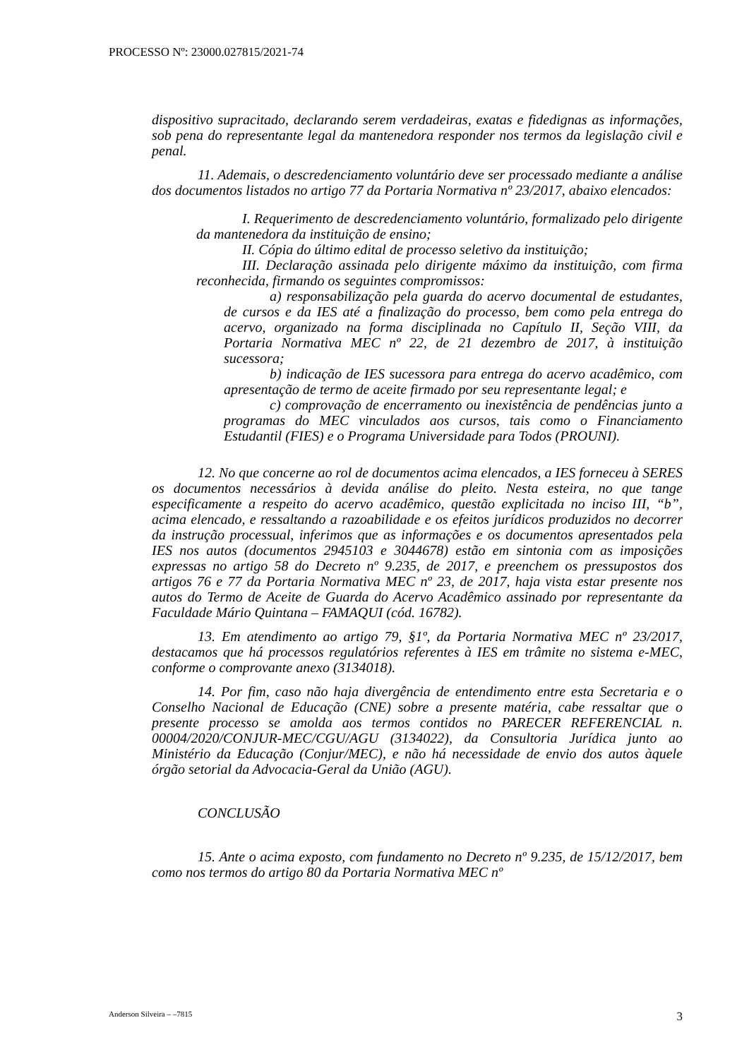PROCESSO Nº: 23000.027815/2021-74
dispositivo supracitado, declarando serem verdadeiras, exatas e fidedignas as informações, sob pena do representante legal da mantenedora responder nos termos da legislação civil e penal.
11. Ademais, o descredenciamento voluntário deve ser processado mediante a análise dos documentos listados no artigo 77 da Portaria Normativa nº 23/2017, abaixo elencados:
I. Requerimento de descredenciamento voluntário, formalizado pelo dirigente da mantenedora da instituição de ensino;
II. Cópia do último edital de processo seletivo da instituição;
III. Declaração assinada pelo dirigente máximo da instituição, com firma reconhecida, firmando os seguintes compromissos:
a) responsabilização pela guarda do acervo documental de estudantes, de cursos e da IES até a finalização do processo, bem como pela entrega do acervo, organizado na forma disciplinada no Capítulo II, Seção VIII, da Portaria Normativa MEC nº 22, de 21 dezembro de 2017, à instituição sucessora;
b) indicação de IES sucessora para entrega do acervo acadêmico, com apresentação de termo de aceite firmado por seu representante legal; e
c) comprovação de encerramento ou inexistência de pendências junto a programas do MEC vinculados aos cursos, tais como o Financiamento Estudantil (FIES) e o Programa Universidade para Todos (PROUNI).
12. No que concerne ao rol de documentos acima elencados, a IES forneceu à SERES os documentos necessários à devida análise do pleito. Nesta esteira, no que tange especificamente a respeito do acervo acadêmico, questão explicitada no inciso III, “b”, acima elencado, e ressaltando a razoabilidade e os efeitos jurídicos produzidos no decorrer da instrução processual, inferimos que as informações e os documentos apresentados pela IES nos autos (documentos 2945103 e 3044678) estão em sintonia com as imposições expressas no artigo 58 do Decreto nº 9.235, de 2017, e preenchem os pressupostos dos artigos 76 e 77 da Portaria Normativa MEC nº 23, de 2017, haja vista estar presente nos autos do Termo de Aceite de Guarda do Acervo Acadêmico assinado por representante da Faculdade Mário Quintana – FAMAQUI (cód. 16782).
13. Em atendimento ao artigo 79, §1º, da Portaria Normativa MEC nº 23/2017, destacamos que há processos regulatórios referentes à IES em trâmite no sistema e-MEC, conforme o comprovante anexo (3134018).
14. Por fim, caso não haja divergência de entendimento entre esta Secretaria e o Conselho Nacional de Educação (CNE) sobre a presente matéria, cabe ressaltar que o presente processo se amolda aos termos contidos no PARECER REFERENCIAL n. 00004/2020/CONJUR-MEC/CGU/AGU (3134022), da Consultoria Jurídica junto ao Ministério da Educação (Conjur/MEC), e não há necessidade de envio dos autos àquele órgão setorial da Advocacia-Geral da União (AGU).
CONCLUSÃO
15. Ante o acima exposto, com fundamento no Decreto nº 9.235, de 15/12/2017, bem como nos termos do artigo 80 da Portaria Normativa MEC nº
Anderson Silveira – –7815 3